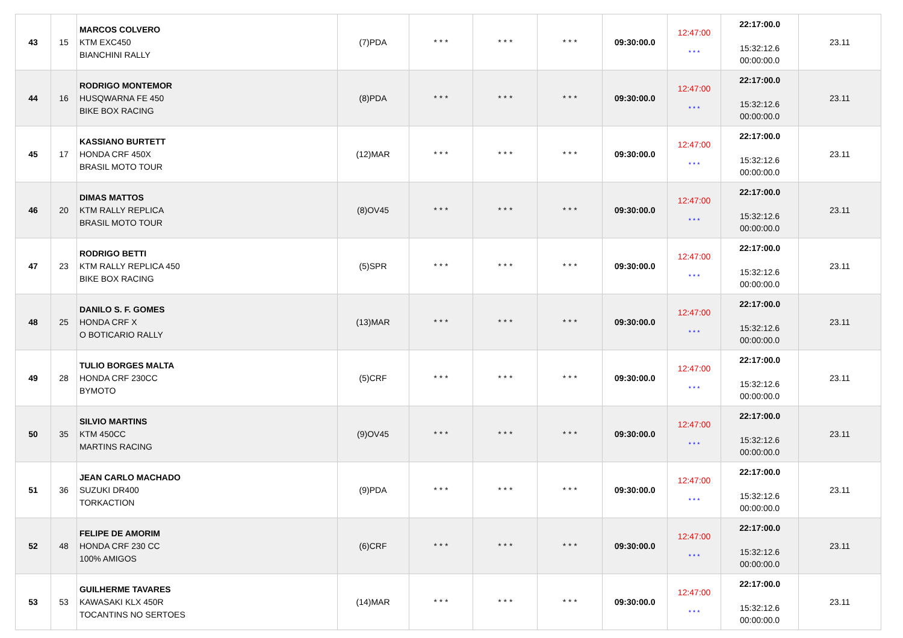| 43 | 15 | MARCOS COLVERO KTM EXC450 BIANCHINI RALLY | (7)PDA | * * * | * * * | * * * | 09:30:00.0 | 12:47:00 * * * | 22:17:00.0 15:32:12.6 00:00:00.0 | 23.11 |
| 44 | 16 | RODRIGO MONTEMOR HUSQWARNA FE 450 BIKE BOX RACING | (8)PDA | * * * | * * * | * * * | 09:30:00.0 | 12:47:00 * * * | 22:17:00.0 15:32:12.6 00:00:00.0 | 23.11 |
| 45 | 17 | KASSIANO BURTETT HONDA CRF 450X BRASIL MOTO TOUR | (12)MAR | * * * | * * * | * * * | 09:30:00.0 | 12:47:00 * * * | 22:17:00.0 15:32:12.6 00:00:00.0 | 23.11 |
| 46 | 20 | DIMAS MATTOS KTM RALLY REPLICA BRASIL MOTO TOUR | (8)OV45 | * * * | * * * | * * * | 09:30:00.0 | 12:47:00 * * * | 22:17:00.0 15:32:12.6 00:00:00.0 | 23.11 |
| 47 | 23 | RODRIGO BETTI KTM RALLY REPLICA 450 BIKE BOX RACING | (5)SPR | * * * | * * * | * * * | 09:30:00.0 | 12:47:00 * * * | 22:17:00.0 15:32:12.6 00:00:00.0 | 23.11 |
| 48 | 25 | DANILO S. F. GOMES HONDA CRF X O BOTICARIO RALLY | (13)MAR | * * * | * * * | * * * | 09:30:00.0 | 12:47:00 * * * | 22:17:00.0 15:32:12.6 00:00:00.0 | 23.11 |
| 49 | 28 | TULIO BORGES MALTA HONDA CRF 230CC BYMOTO | (5)CRF | * * * | * * * | * * * | 09:30:00.0 | 12:47:00 * * * | 22:17:00.0 15:32:12.6 00:00:00.0 | 23.11 |
| 50 | 35 | SILVIO MARTINS KTM 450CC MARTINS RACING | (9)OV45 | * * * | * * * | * * * | 09:30:00.0 | 12:47:00 * * * | 22:17:00.0 15:32:12.6 00:00:00.0 | 23.11 |
| 51 | 36 | JEAN CARLO MACHADO SUZUKI DR400 TORKACTION | (9)PDA | * * * | * * * | * * * | 09:30:00.0 | 12:47:00 * * * | 22:17:00.0 15:32:12.6 00:00:00.0 | 23.11 |
| 52 | 48 | FELIPE DE AMORIM HONDA CRF 230 CC 100% AMIGOS | (6)CRF | * * * | * * * | * * * | 09:30:00.0 | 12:47:00 * * * | 22:17:00.0 15:32:12.6 00:00:00.0 | 23.11 |
| 53 | 53 | GUILHERME TAVARES KAWASAKI KLX 450R TOCANTINS NO SERTOES | (14)MAR | * * * | * * * | * * * | 09:30:00.0 | 12:47:00 * * * | 22:17:00.0 15:32:12.6 00:00:00.0 | 23.11 |